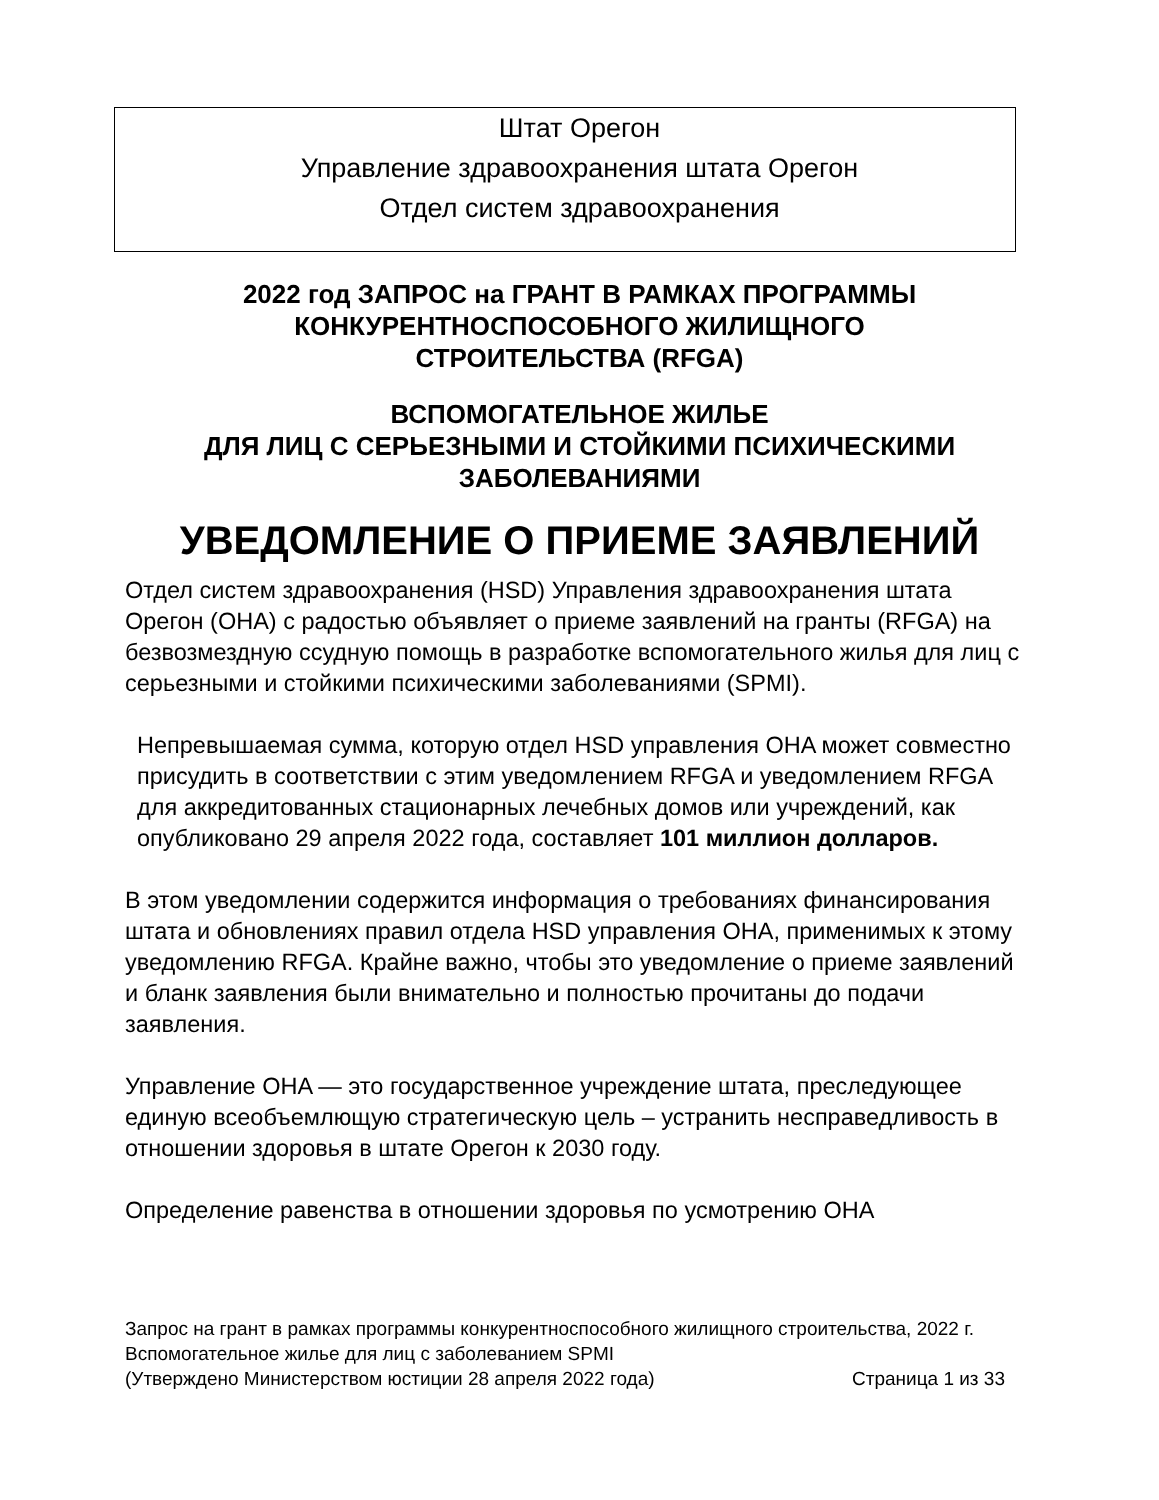Штат Орегон
Управление здравоохранения штата Орегон
Отдел систем здравоохранения
2022 год ЗАПРОС на ГРАНТ В РАМКАХ ПРОГРАММЫ
КОНКУРЕНТНОСПОСОБНОГО ЖИЛИЩНОГО
СТРОИТЕЛЬСТВА (RFGA)
ВСПОМОГАТЕЛЬНОЕ ЖИЛЬЕ
ДЛЯ ЛИЦ С СЕРЬЕЗНЫМИ И СТОЙКИМИ ПСИХИЧЕСКИМИ
ЗАБОЛЕВАНИЯМИ
УВЕДОМЛЕНИЕ О ПРИЕМЕ ЗАЯВЛЕНИЙ
Отдел систем здравоохранения (HSD) Управления здравоохранения штата Орегон (OHA) с радостью объявляет о приеме заявлений на гранты (RFGA) на безвозмездную ссудную помощь в разработке вспомогательного жилья для лиц с серьезными и стойкими психическими заболеваниями (SPMI).
Непревышаемая сумма, которую отдел HSD управления OHA может совместно присудить в соответствии с этим уведомлением RFGA и уведомлением RFGA для аккредитованных стационарных лечебных домов или учреждений, как опубликовано 29 апреля 2022 года, составляет 101 миллион долларов.
В этом уведомлении содержится информация о требованиях финансирования штата и обновлениях правил отдела HSD управления OHA, применимых к этому уведомлению RFGA. Крайне важно, чтобы это уведомление о приеме заявлений и бланк заявления были внимательно и полностью прочитаны до подачи заявления.
Управление OHA — это государственное учреждение штата, преследующее единую всеобъемлющую стратегическую цель – устранить несправедливость в отношении здоровья в штате Орегон к 2030 году.
Определение равенства в отношении здоровья по усмотрению OHA
Запрос на грант в рамках программы конкурентноспособного жилищного строительства, 2022 г.
Вспомогательное жилье для лиц с заболеванием SPMI
(Утверждено Министерством юстиции 28 апреля 2022 года) Страница 1 из 33